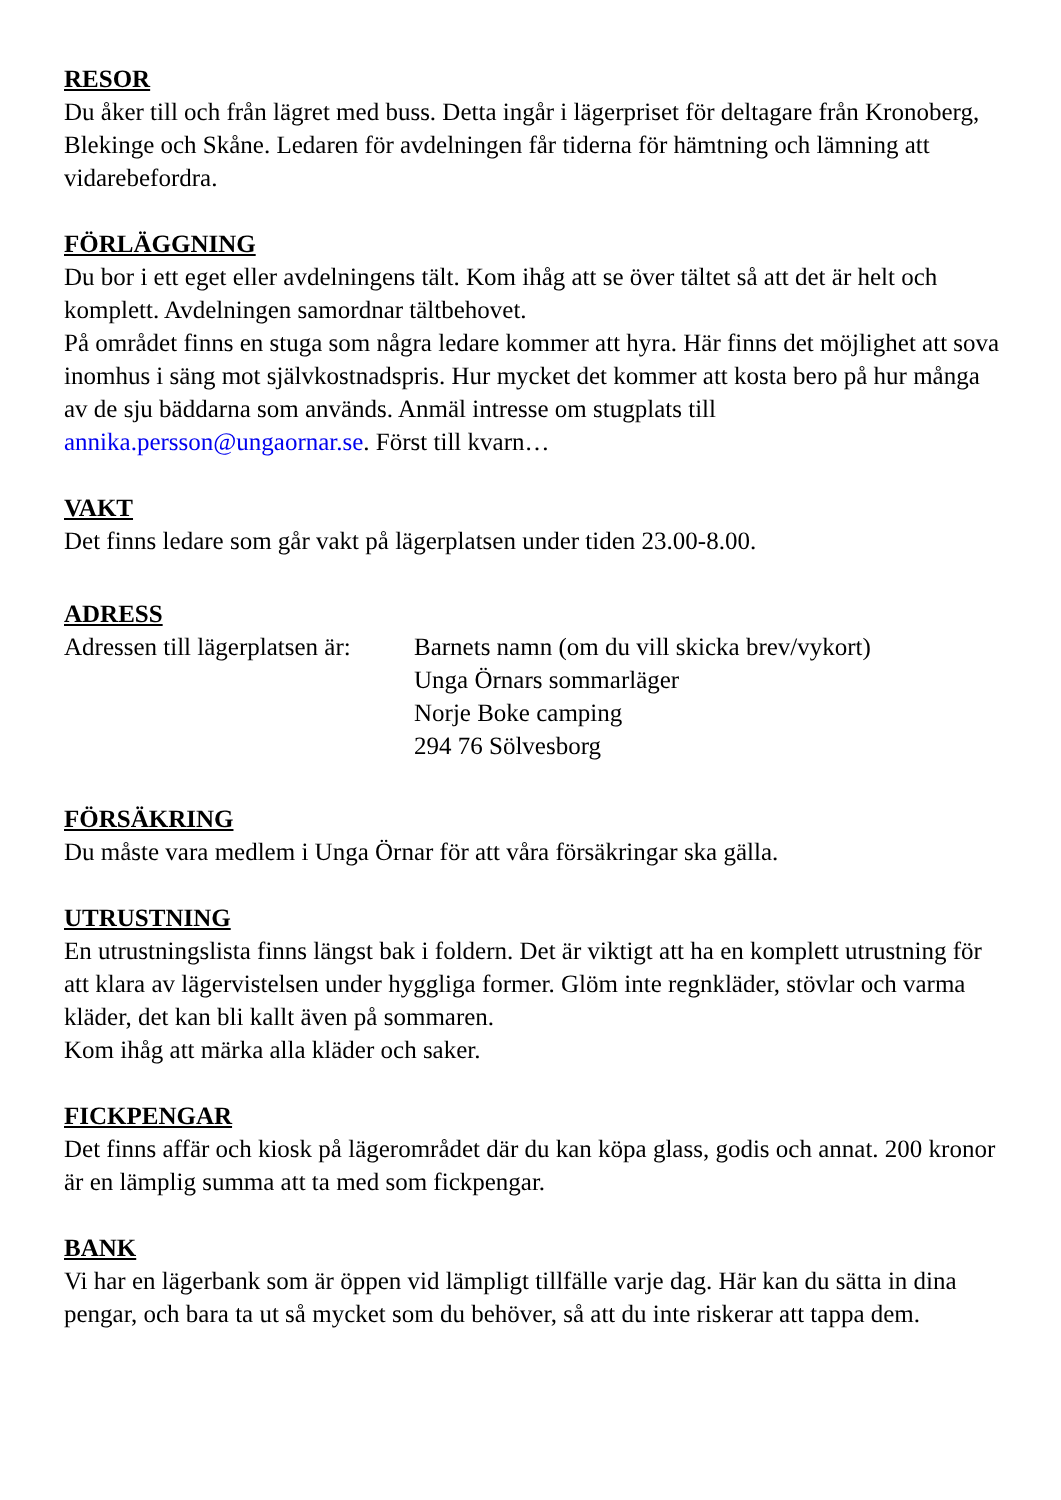RESOR
Du åker till och från lägret med buss. Detta ingår i lägerpriset för deltagare från Kronoberg, Blekinge och Skåne. Ledaren för avdelningen får tiderna för hämtning och lämning att vidarebefordra.
FÖRLÄGGNING
Du bor i ett eget eller avdelningens tält. Kom ihåg att se över tältet så att det är helt och komplett. Avdelningen samordnar tältbehovet.
På området finns en stuga som några ledare kommer att hyra. Här finns det möjlighet att sova inomhus i säng mot självkostnadspris. Hur mycket det kommer att kosta bero på hur många av de sju bäddarna som används. Anmäl intresse om stugplats till annika.persson@ungaornar.se. Först till kvarn…
VAKT
Det finns ledare som går vakt på lägerplatsen under tiden 23.00-8.00.
ADRESS
Adressen till lägerplatsen är:
Barnets namn (om du vill skicka brev/vykort)
Unga Örnars sommarläger
Norje Boke camping
294 76 Sölvesborg
FÖRSÄKRING
Du måste vara medlem i Unga Örnar för att våra försäkringar ska gälla.
UTRUSTNING
En utrustningslista finns längst bak i foldern. Det är viktigt att ha en komplett utrustning för att klara av lägervistelsen under hyggliga former. Glöm inte regnkläder, stövlar och varma kläder, det kan bli kallt även på sommaren.
Kom ihåg att märka alla kläder och saker.
FICKPENGAR
Det finns affär och kiosk på lägerområdet där du kan köpa glass, godis och annat. 200 kronor är en lämplig summa att ta med som fickpengar.
BANK
Vi har en lägerbank som är öppen vid lämpligt tillfälle varje dag. Här kan du sätta in dina pengar, och bara ta ut så mycket som du behöver, så att du inte riskerar att tappa dem.